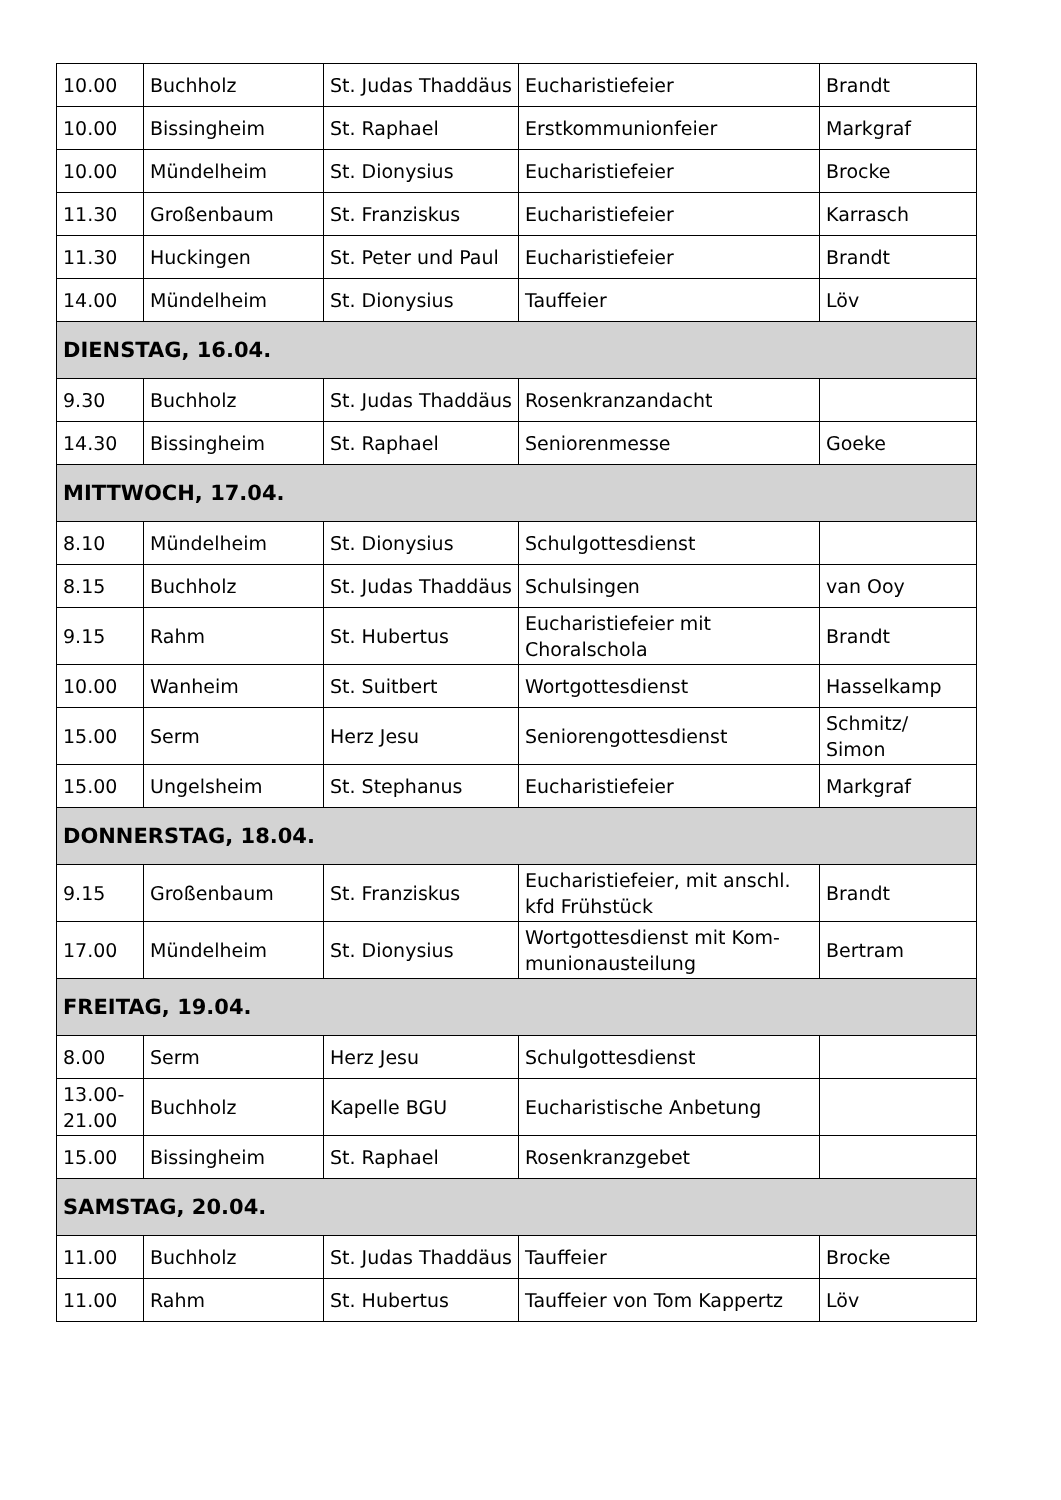| 10.00 | Buchholz | St. Judas Thaddäus | Eucharistiefeier | Brandt |
| 10.00 | Bissingheim | St. Raphael | Erstkommunionfeier | Markgraf |
| 10.00 | Mündelheim | St. Dionysius | Eucharistiefeier | Brocke |
| 11.30 | Großenbaum | St. Franziskus | Eucharistiefeier | Karrasch |
| 11.30 | Huckingen | St. Peter und Paul | Eucharistiefeier | Brandt |
| 14.00 | Mündelheim | St. Dionysius | Tauffeier | Löv |
| DIENSTAG, 16.04. | | | | |
| 9.30 | Buchholz | St. Judas Thaddäus | Rosenkranzandacht | |
| 14.30 | Bissingheim | St. Raphael | Seniorenmesse | Goeke |
| MITTWOCH, 17.04. | | | | |
| 8.10 | Mündelheim | St. Dionysius | Schulgottesdienst | |
| 8.15 | Buchholz | St. Judas Thaddäus | Schulsingen | van Ooy |
| 9.15 | Rahm | St. Hubertus | Eucharistiefeier mit Choralschola | Brandt |
| 10.00 | Wanheim | St. Suitbert | Wortgottesdienst | Hasselkamp |
| 15.00 | Serm | Herz Jesu | Seniorengottesdienst | Schmitz/ Simon |
| 15.00 | Ungelsheim | St. Stephanus | Eucharistiefeier | Markgraf |
| DONNERSTAG, 18.04. | | | | |
| 9.15 | Großenbaum | St. Franziskus | Eucharistiefeier, mit anschl. kfd Frühstück | Brandt |
| 17.00 | Mündelheim | St. Dionysius | Wortgottesdienst mit Kom-munionausteilung | Bertram |
| FREITAG, 19.04. | | | | |
| 8.00 | Serm | Herz Jesu | Schulgottesdienst | |
| 13.00-21.00 | Buchholz | Kapelle BGU | Eucharistische Anbetung | |
| 15.00 | Bissingheim | St. Raphael | Rosenkranzgebet | |
| SAMSTAG, 20.04. | | | | |
| 11.00 | Buchholz | St. Judas Thaddäus | Tauffeier | Brocke |
| 11.00 | Rahm | St. Hubertus | Tauffeier von Tom Kappertz | Löv |